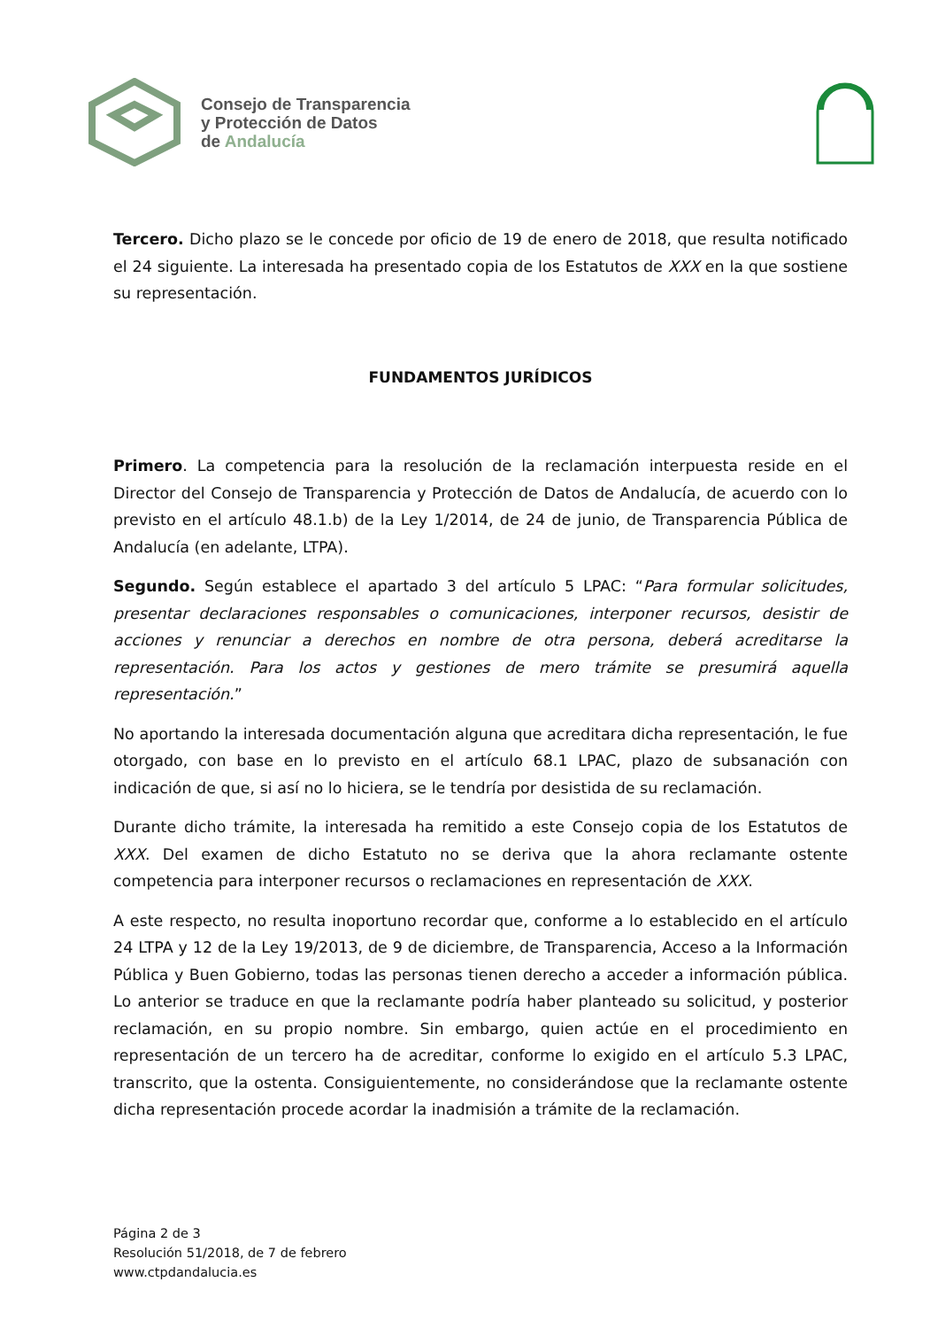Consejo de Transparencia
y Protección de Datos
de Andalucía
Tercero. Dicho plazo se le concede por oficio de 19 de enero de 2018, que resulta notificado el 24 siguiente. La interesada ha presentado copia de los Estatutos de XXX en la que sostiene su representación.
FUNDAMENTOS JURÍDICOS
Primero. La competencia para la resolución de la reclamación interpuesta reside en el Director del Consejo de Transparencia y Protección de Datos de Andalucía, de acuerdo con lo previsto en el artículo 48.1.b) de la Ley 1/2014, de 24 de junio, de Transparencia Pública de Andalucía (en adelante, LTPA).
Segundo. Según establece el apartado 3 del artículo 5 LPAC: “Para formular solicitudes, presentar declaraciones responsables o comunicaciones, interponer recursos, desistir de acciones y renunciar a derechos en nombre de otra persona, deberá acreditarse la representación. Para los actos y gestiones de mero trámite se presumirá aquella representación.”
No aportando la interesada documentación alguna que acreditara dicha representación, le fue otorgado, con base en lo previsto en el artículo 68.1 LPAC, plazo de subsanación con indicación de que, si así no lo hiciera, se le tendría por desistida de su reclamación.
Durante dicho trámite, la interesada ha remitido a este Consejo copia de los Estatutos de XXX. Del examen de dicho Estatuto no se deriva que la ahora reclamante ostente competencia para interponer recursos o reclamaciones en representación de XXX.
A este respecto, no resulta inoportuno recordar que, conforme a lo establecido en el artículo 24 LTPA y 12 de la Ley 19/2013, de 9 de diciembre, de Transparencia, Acceso a la Información Pública y Buen Gobierno, todas las personas tienen derecho a acceder a información pública. Lo anterior se traduce en que la reclamante podría haber planteado su solicitud, y posterior reclamación, en su propio nombre. Sin embargo, quien actúe en el procedimiento en representación de un tercero ha de acreditar, conforme lo exigido en el artículo 5.3 LPAC, transcrito, que la ostenta. Consiguientemente, no considerándose que la reclamante ostente dicha representación procede acordar la inadmisión a trámite de la reclamación.
Página 2 de 3
Resolución 51/2018, de 7 de febrero
www.ctpdandalucia.es